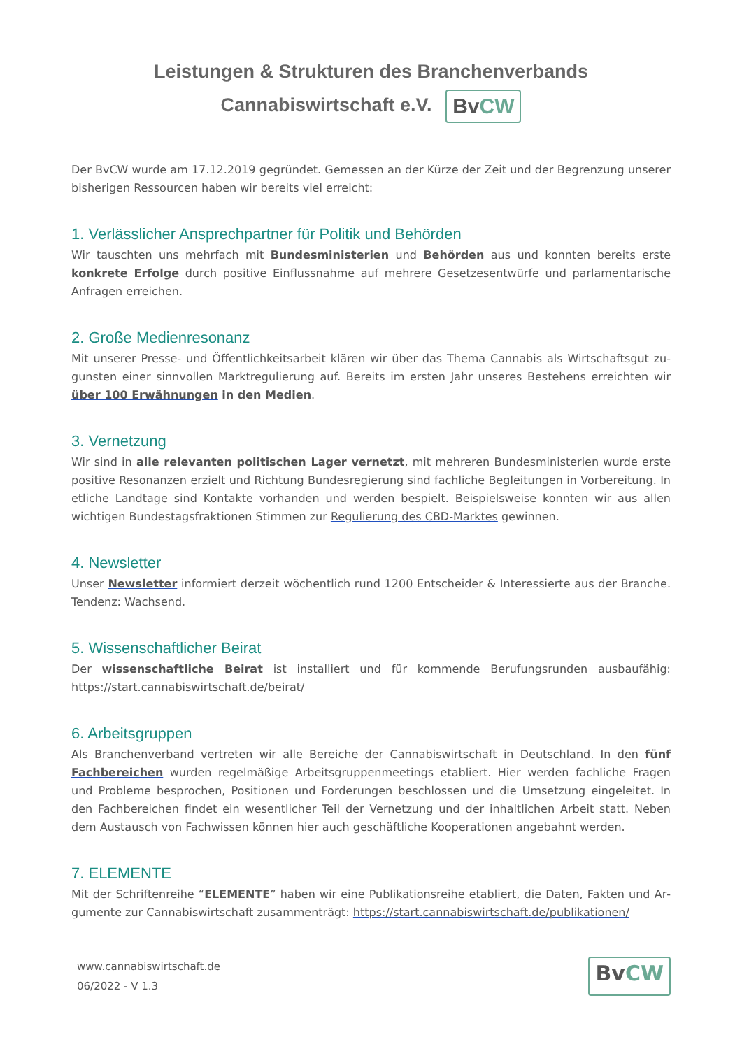Leistungen & Strukturen des Branchenverbands
Cannabiswirtschaft e.V. Bv CW
Der BvCW wurde am 17.12.2019 gegründet. Gemessen an der Kürze der Zeit und der Begrenzung unserer bisherigen Ressourcen haben wir bereits viel erreicht:
1. Verlässlicher Ansprechpartner für Politik und Behörden
Wir tauschten uns mehrfach mit Bundesministerien und Behörden aus und konnten bereits erste konkrete Erfolge durch positive Einflussnahme auf mehrere Gesetzesentwürfe und parlamentarische Anfragen errei­chen.
2. Große Medienresonanz
Mit unserer Presse- und Öffentlichkeitsarbeit klären wir über das Thema Cannabis als Wirtschaftsgut zu­gunsten einer sinnvollen Marktregulierung auf. Bereits im ersten Jahr unseres Bestehens erreichten wir über 100 Erwähnungen in den Medien.
3. Vernetzung
Wir sind in alle relevanten politischen Lager vernetzt, mit mehreren Bundesministerien wurde erste positi­ve Resonanzen erzielt und Richtung Bundesregierung sind fachliche Begleitungen in Vorbereitung. In etliche Landtage sind Kontakte vorhanden und werden bespielt. Beispielsweise konnten wir aus allen wichtigen Bundestagsfraktionen Stimmen zur Regulierung des CBD-Marktes gewinnen.
4. Newsletter
Unser Newsletter informiert derzeit wöchentlich rund 1200 Entscheider & Interessierte aus der Branche. Tendenz: Wachsend.
5. Wissenschaftlicher Beirat
Der wissenschaftliche Beirat ist installiert und für kommende Berufungsrunden ausbaufähig: https://start.­cannabiswirtschaft.de/beirat/
6. Arbeitsgruppen
Als Branchenverband vertreten wir alle Bereiche der Cannabiswirtschaft in Deutschland. In den fünf Fach­bereichen wurden regelmäßige Arbeitsgruppenmeetings etabliert. Hier werden fachliche Fragen und Pro­bleme besprochen, Positionen und Forderungen beschlossen und die Umsetzung eingeleitet. In den Fachbe­reichen findet ein wesentlicher Teil der Vernetzung und der inhaltlichen Arbeit statt. Neben dem Austausch von Fachwissen können hier auch geschäftliche Kooperationen angebahnt werden.
7. ELEMENTE
Mit der Schriftenreihe “ELEMENTE” haben wir eine Publikationsreihe etabliert, die Daten, Fakten und Ar­gumente zur Cannabiswirtschaft zusammenträgt: https://start.cannabiswirtschaft.de/publikationen/
www.cannabiswirtschaft.de
06/2022 - V 1.3
Bv CW